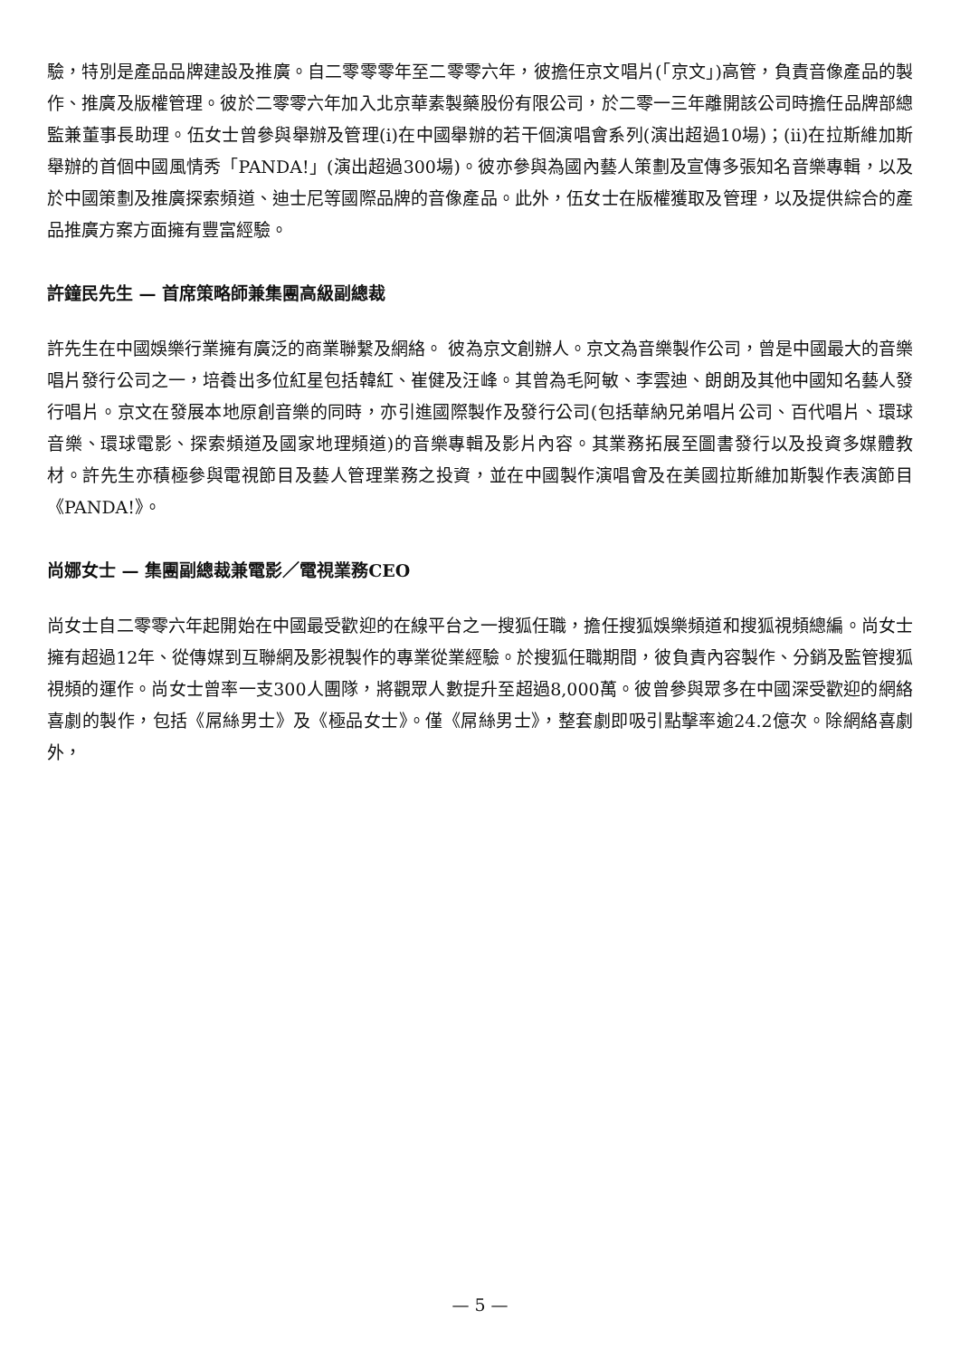驗，特別是產品品牌建設及推廣。自二零零零年至二零零六年，彼擔任京文唱片(「京文」)高管，負責音像產品的製作、推廣及版權管理。彼於二零零六年加入北京華素製藥股份有限公司，於二零一三年離開該公司時擔任品牌部總監兼董事長助理。伍女士曾參與舉辦及管理(i)在中國舉辦的若干個演唱會系列(演出超過10場)；(ii)在拉斯維加斯舉辦的首個中國風情秀「PANDA!」(演出超過300場)。彼亦參與為國內藝人策劃及宣傳多張知名音樂專輯，以及於中國策劃及推廣探索頻道、迪士尼等國際品牌的音像產品。此外，伍女士在版權獲取及管理，以及提供綜合的產品推廣方案方面擁有豐富經驗。
許鐘民先生 — 首席策略師兼集團高級副總裁
許先生在中國娛樂行業擁有廣泛的商業聯繫及網絡。 彼為京文創辦人。京文為音樂製作公司，曾是中國最大的音樂唱片發行公司之一，培養出多位紅星包括韓紅、崔健及汪峰。其曾為毛阿敏、李雲迪、朗朗及其他中國知名藝人發行唱片。京文在發展本地原創音樂的同時，亦引進國際製作及發行公司(包括華納兄弟唱片公司、百代唱片、環球音樂、環球電影、探索頻道及國家地理頻道)的音樂專輯及影片內容。其業務拓展至圖書發行以及投資多媒體教材。許先生亦積極參與電視節目及藝人管理業務之投資，並在中國製作演唱會及在美國拉斯維加斯製作表演節目《PANDA!》。
尚娜女士 — 集團副總裁兼電影／電視業務CEO
尚女士自二零零六年起開始在中國最受歡迎的在線平台之一搜狐任職，擔任搜狐娛樂頻道和搜狐視頻總編。尚女士擁有超過12年、從傳媒到互聯網及影視製作的專業從業經驗。於搜狐任職期間，彼負責內容製作、分銷及監管搜狐視頻的運作。尚女士曾率一支300人團隊，將觀眾人數提升至超過8,000萬。彼曾參與眾多在中國深受歡迎的網絡喜劇的製作，包括《屌絲男士》及《極品女士》。僅《屌絲男士》，整套劇即吸引點擊率逾24.2億次。除網絡喜劇外，
— 5 —